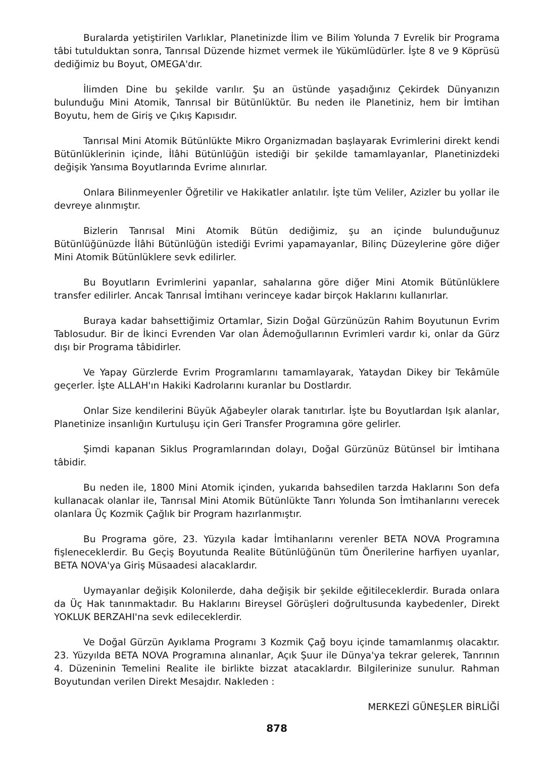Buralarda yetiştirilen Varlıklar, Planetinizde İlim ve Bilim Yolunda 7 Evrelik bir Programa tâbi tutulduktan sonra, Tanrısal Düzende hizmet vermek ile Yükümlüdürler. İşte 8 ve 9 Köprüsü dediğimiz bu Boyut, OMEGA'dır.
İlimden Dine bu şekilde varılır. Şu an üstünde yaşadığınız Çekirdek Dünyanızın bulunduğu Mini Atomik, Tanrısal bir Bütünlüktür. Bu neden ile Planetiniz, hem bir İmtihan Boyutu, hem de Giriş ve Çıkış Kapısıdır.
Tanrısal Mini Atomik Bütünlükte Mikro Organizmadan başlayarak Evrimlerini direkt kendi Bütünlüklerinin içinde, İlâhi Bütünlüğün istediği bir şekilde tamamlayanlar, Planetinizdeki değişik Yansıma Boyutlarında Evrime alınırlar.
Onlara Bilinmeyenler Öğretilir ve Hakikatler anlatılır. İşte tüm Veliler, Azizler bu yollar ile devreye alınmıştır.
Bizlerin Tanrısal Mini Atomik Bütün dediğimiz, şu an içinde bulunduğunuz Bütünlüğünüzde İlâhi Bütünlüğün istediği Evrimi yapamayanlar, Bilinç Düzeylerine göre diğer Mini Atomik Bütünlüklere sevk edilirler.
Bu Boyutların Evrimlerini yapanlar, sahalarına göre diğer Mini Atomik Bütünlüklere transfer edilirler. Ancak Tanrısal İmtihanı verinceye kadar birçok Haklarını kullanırlar.
Buraya kadar bahsettiğimiz Ortamlar, Sizin Doğal Gürzünüzün Rahim Boyutunun Evrim Tablosudur. Bir de İkinci Evrenden Var olan Âdemoğullarının Evrimleri vardır ki, onlar da Gürz dışı bir Programa tâbidirler.
Ve Yapay Gürzlerde Evrim Programlarını tamamlayarak, Yataydan Dikey bir Tekâmüle geçerler. İşte ALLAH'ın Hakiki Kadrolarını kuranlar bu Dostlardır.
Onlar Size kendilerini Büyük Ağabeyler olarak tanıtırlar. İşte bu Boyutlardan Işık alanlar, Planetinize insanlığın Kurtuluşu için Geri Transfer Programına göre gelirler.
Şimdi kapanan Siklus Programlarından dolayı, Doğal Gürzünüz Bütünsel bir İmtihana tâbidir.
Bu neden ile, 1800 Mini Atomik içinden, yukarıda bahsedilen tarzda Haklarını Son defa kullanacak olanlar ile, Tanrısal Mini Atomik Bütünlükte Tanrı Yolunda Son İmtihanlarını verecek olanlara Üç Kozmik Çağlık bir Program hazırlanmıştır.
Bu Programa göre, 23. Yüzyıla kadar İmtihanlarını verenler BETA NOVA Programına fişleneceklerdir. Bu Geçiş Boyutunda Realite Bütünlüğünün tüm Önerilerine harfiyen uyanlar, BETA NOVA'ya Giriş Müsaadesi alacaklardır.
Uymayanlar değişik Kolonilerde, daha değişik bir şekilde eğitileceklerdir. Burada onlara da Üç Hak tanınmaktadır. Bu Haklarını Bireysel Görüşleri doğrultusunda kaybedenler, Direkt YOKLUK BERZAHI'na sevk edileceklerdir.
Ve Doğal Gürzün Ayıklama Programı 3 Kozmik Çağ boyu içinde tamamlanmış olacaktır. 23. Yüzyılda BETA NOVA Programına alınanlar, Açık Şuur ile Dünya'ya tekrar gelerek, Tanrının 4. Düzeninin Temelini Realite ile birlikte bizzat atacaklardır. Bilgilerinize sunulur. Rahman Boyutundan verilen Direkt Mesajdır. Nakleden :
MERKEZİ GÜNEŞLER BİRLİĞİ
878